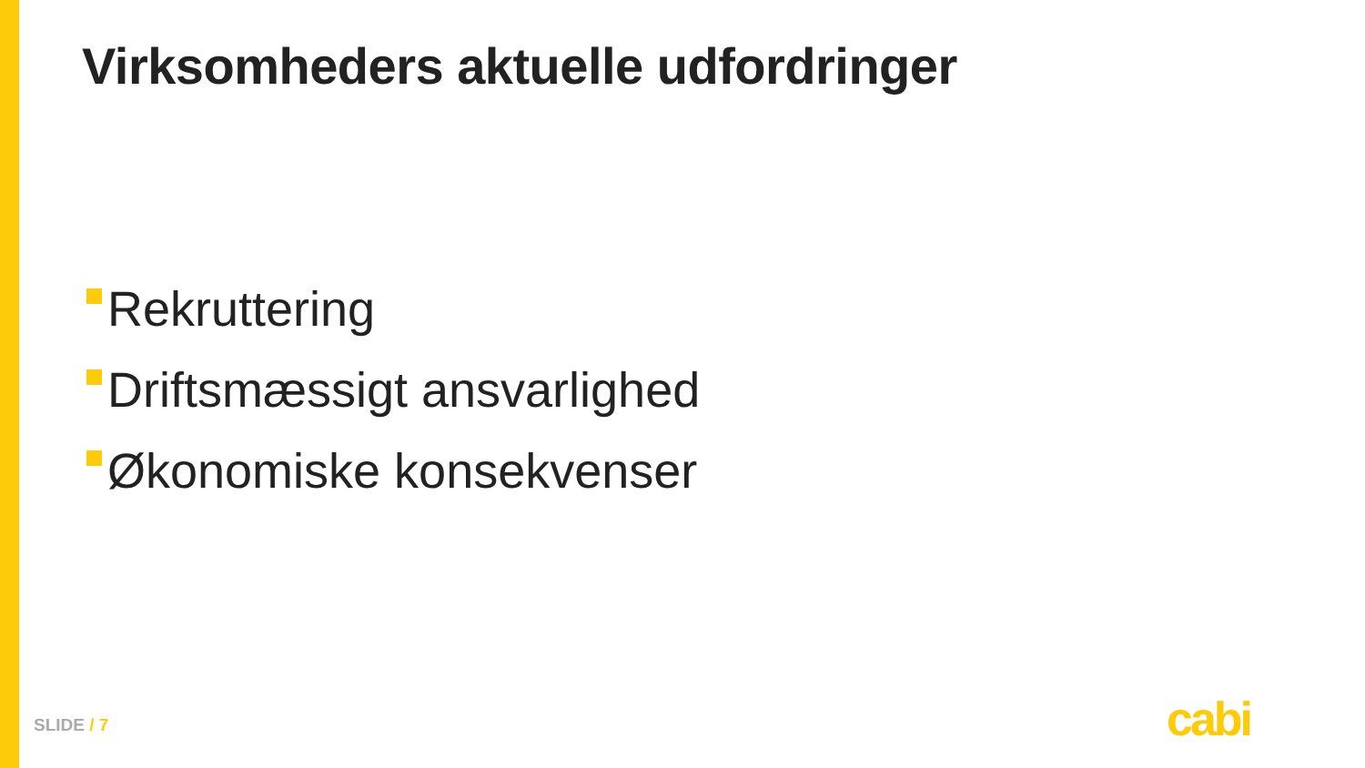Virksomheders aktuelle udfordringer
Rekruttering
Driftsmæssigt ansvarlighed
Økonomiske konsekvenser
SLIDE / 7 cabi